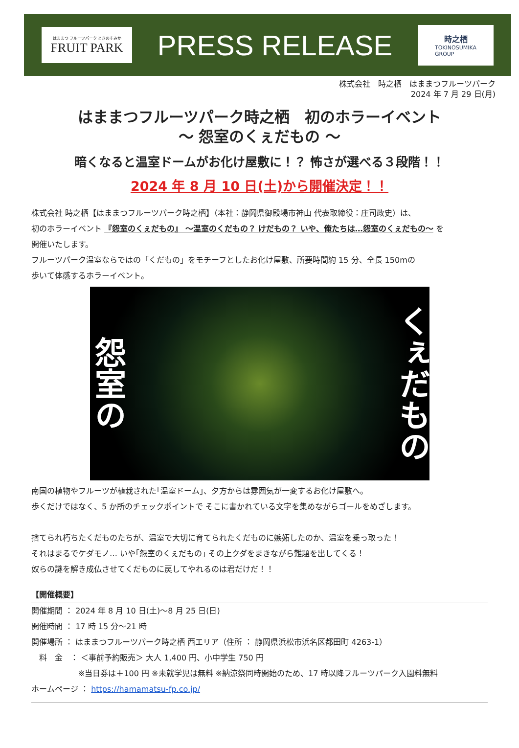はままつ フルーツパーク ときのすみか
FRUIT PARK
PRESS RELEASE
時之栖
TOKINOSUMIKA
GROUP
株式会社　時之栖　はままつフルーツパーク
2024 年 7 月 29 日(月)
はままつフルーツパーク時之栖　初のホラーイベント
～ 怨室のくぇだもの ～
暗くなると温室ドームがお化け屋敷に！？ 怖さが選べる３段階！！
2024 年 8 月 10 日(土)から開催決定！！
株式会社 時之栖【はままつフルーツパーク時之栖】（本社：静岡県御殿場市神山 代表取締役：庄司政史）は、
初のホラーイベント 『怨室のくぇだもの』 ～温室のくだもの？ けだもの？ いや、俺たちは…怨室のくぇだもの～ を
開催いたします。
フルーツパーク温室ならではの「くだもの」をモチーフとしたお化け屋敷、所要時間約 15 分、全長 150mの
歩いて体感するホラーイベント。
怨室の くぇだもの
南国の植物やフルーツが植栽された｢温室ドーム｣、夕方からは雰囲気が一変するお化け屋敷へ。
歩くだけではなく、5 か所のチェックポイントで そこに書かれている文字を集めながらゴールをめざします。
捨てられ朽ちたくだものたちが、温室で大切に育てられたくだものに嫉妬したのか、温室を乗っ取った！
それはまるでケダモノ… いや｢怨室のくぇだもの｣ その上クダをまきながら難題を出してくる！
奴らの謎を解き成仏させてくだものに戻してやれるのは君だけだ！！
【開催概要】
開催期間 ： 2024 年 8 月 10 日(土)～8 月 25 日(日)
開催時間 ： 17 時 15 分～21 時
開催場所 ： はままつフルーツパーク時之栖 西エリア（住所 ： 静岡県浜松市浜名区都田町 4263-1）
　料　金　： ＜事前予約販売＞ 大人 1,400 円、小中学生 750 円
　　　　　　※当日券は＋100 円 ※未就学児は無料 ※納涼祭同時開始のため、17 時以降フルーツパーク入園料無料
ホームページ ： https://hamamatsu-fp.co.jp/